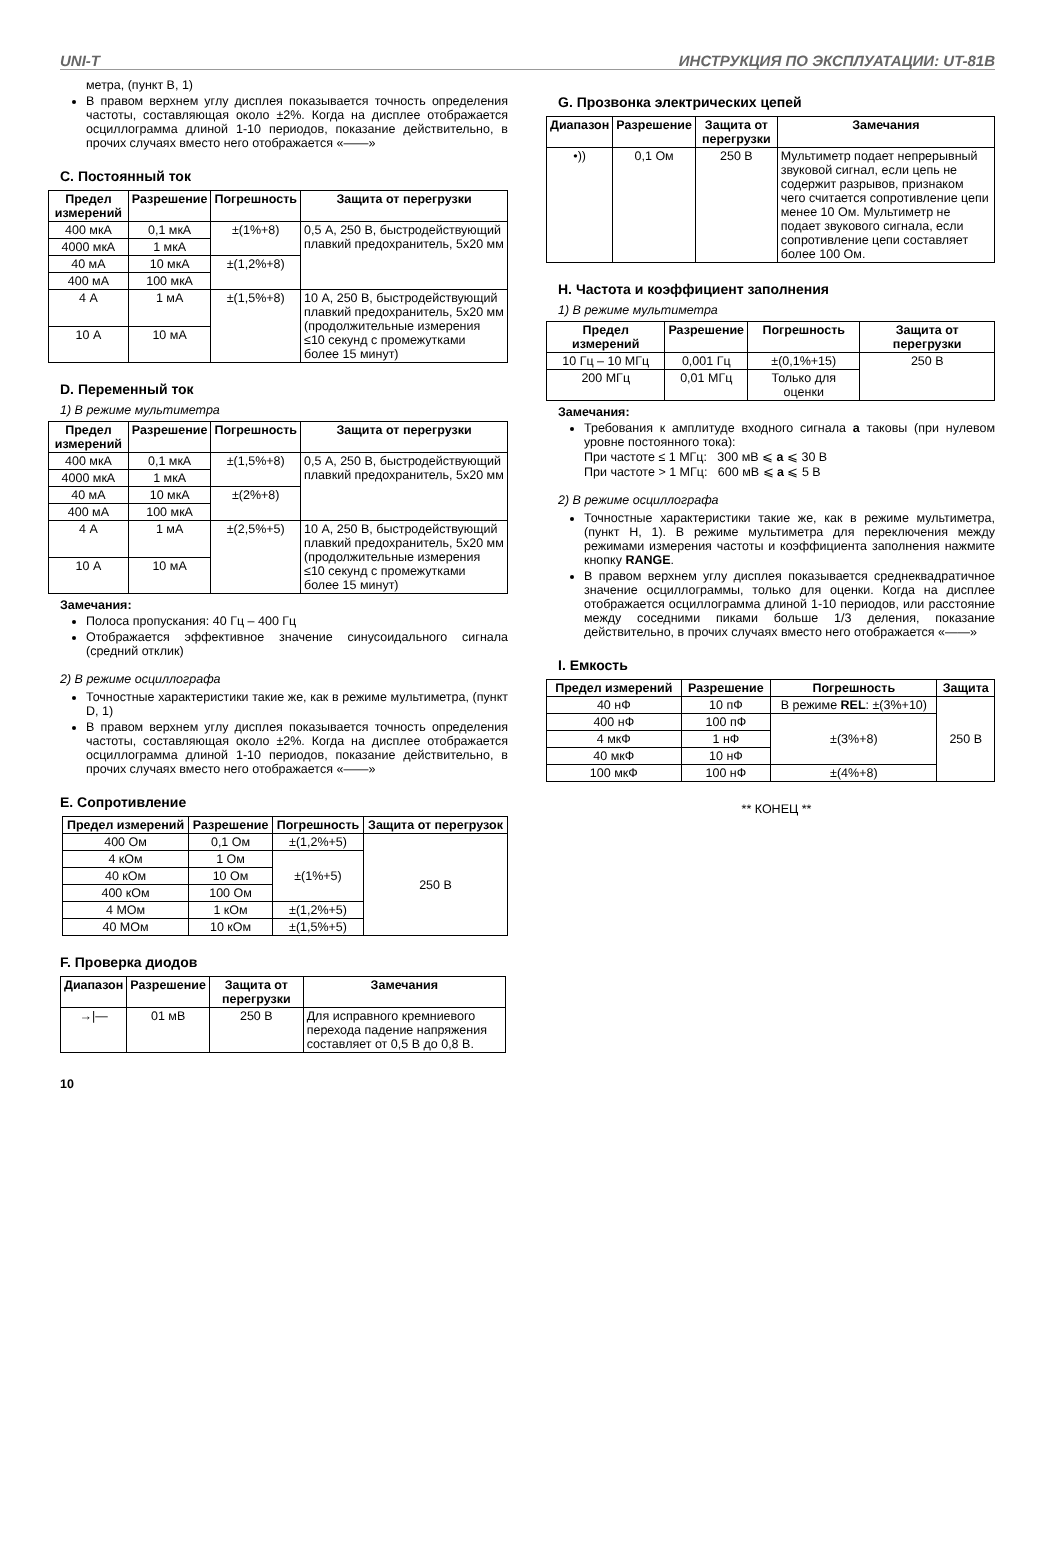UNI-T ИНСТРУКЦИЯ ПО ЭКСПЛУАТАЦИИ: UT-81B
метра, (пункт В, 1)
В правом верхнем углу дисплея показывается точность определения частоты, составляющая около ±2%. Когда на дисплее отображается осциллограмма длиной 1-10 периодов, показание действительно, в прочих случаях вместо него отображается «——»
C. Постоянный ток
| Предел измерений | Разрешение | Погрешность | Защита от перегрузки |
| --- | --- | --- | --- |
| 400 мкА | 0,1 мкА | ±(1%+8) | 0,5 А, 250 В, быстродействующий плавкий предохранитель, 5x20 мм |
| 4000 мкА | 1 мкА | | |
| 40 мА | 10 мкА | ±(1,2%+8) | |
| 400 мА | 100 мкА | | |
| 4 А | 1 мА | ±(1,5%+8) | 10 А, 250 В, быстродействующий плавкий предохранитель, 5x20 мм (продолжительные измерения ≤10 секунд с промежутками более 15 минут) |
| 10 А | 10 мА | | |
D. Переменный ток
1) В режиме мультиметра
| Предел измерений | Разрешение | Погрешность | Защита от перегрузки |
| --- | --- | --- | --- |
| 400 мкА | 0,1 мкА | ±(1,5%+8) | 0,5 А, 250 В, быстродействующий плавкий предохранитель, 5x20 мм |
| 4000 мкА | 1 мкА | | |
| 40 мА | 10 мкА | ±(2%+8) | |
| 400 мА | 100 мкА | | |
| 4 А | 1 мА | ±(2,5%+5) | 10 А, 250 В, быстродействующий плавкий предохранитель, 5x20 мм (продолжительные измерения ≤10 секунд с промежутками более 15 минут) |
| 10 А | 10 мА | | |
Замечания:
Полоса пропускания: 40 Гц – 400 Гц
Отображается эффективное значение синусоидального сигнала (средний отклик)
2) В режиме осциллографа
Точностные характеристики такие же, как в режиме мультиметра, (пункт D, 1)
В правом верхнем углу дисплея показывается точность определения частоты, составляющая около ±2%. Когда на дисплее отображается осциллограмма длиной 1-10 периодов, показание действительно, в прочих случаях вместо него отображается «——»
E. Сопротивление
| Предел измерений | Разрешение | Погрешность | Защита от перегрузок |
| --- | --- | --- | --- |
| 400 Ом | 0,1 Ом | ±(1,2%+5) | 250 В |
| 4 кОм | 1 Ом | ±(1%+5) | |
| 40 кОм | 10 Ом | | |
| 400 кОм | 100 Ом | | |
| 4 МОм | 1 кОм | ±(1,2%+5) | |
| 40 МОм | 10 кОм | ±(1,5%+5) | |
F. Проверка диодов
| Диапазон | Разрешение | Защита от перегрузки | Замечания |
| --- | --- | --- | --- |
| →/— | 01 мВ | 250 В | Для исправного кремниевого перехода падение напряжения составляет от 0,5 В до 0,8 В. |
G. Прозвонка электрических цепей
| Диапазон | Разрешение | Защита от перегрузки | Замечания |
| --- | --- | --- | --- |
| •)) | 0,1 Ом | 250 В | Мультиметр подает непрерывный звуковой сигнал, если цепь не содержит разрывов, признаком чего считается сопротивление цепи менее 10 Ом. Мультиметр не подает звукового сигнала, если сопротивление цепи составляет более 100 Ом. |
H. Частота и коэффициент заполнения
1) В режиме мультиметра
| Предел измерений | Разрешение | Погрешность | Защита от перегрузки |
| --- | --- | --- | --- |
| 10 Гц – 10 МГц | 0,001 Гц | ±(0,1%+15) | 250 В |
| 200 МГц | 0,01 МГц | Только для оценки | |
Замечания:
Требования к амплитуде входного сигнала a таковы (при нулевом уровне постоянного тока):
При частоте ≤ 1 МГц: 300 мВ ⩽ a ⩽ 30 В
При частоте > 1 МГц: 600 мВ ⩽ a ⩽ 5 В
2) В режиме осциллографа
Точностные характеристики такие же, как в режиме мультиметра, (пункт H, 1). В режиме мультиметра для переключения между режимами измерения частоты и коэффициента заполнения нажмите кнопку RANGE.
В правом верхнем углу дисплея показывается среднеквадратичное значение осциллограммы, только для оценки. Когда на дисплее отображается осциллограмма длиной 1-10 периодов, или расстояние между соседними пиками больше 1/3 деления, показание действительно, в прочих случаях вместо него отображается «——»
I. Емкость
| Предел измерений | Разрешение | Погрешность | Защита |
| --- | --- | --- | --- |
| 40 нФ | 10 пФ | В режиме REL : ±(3%+10) | 250 В |
| 400 нФ | 100 пФ | ±(3%+8) | |
| 4 мкФ | 1 нФ | | |
| 40 мкФ | 10 нФ | | |
| 100 мкФ | 100 нФ | ±(4%+8) | |
** КОНЕЦ **
10